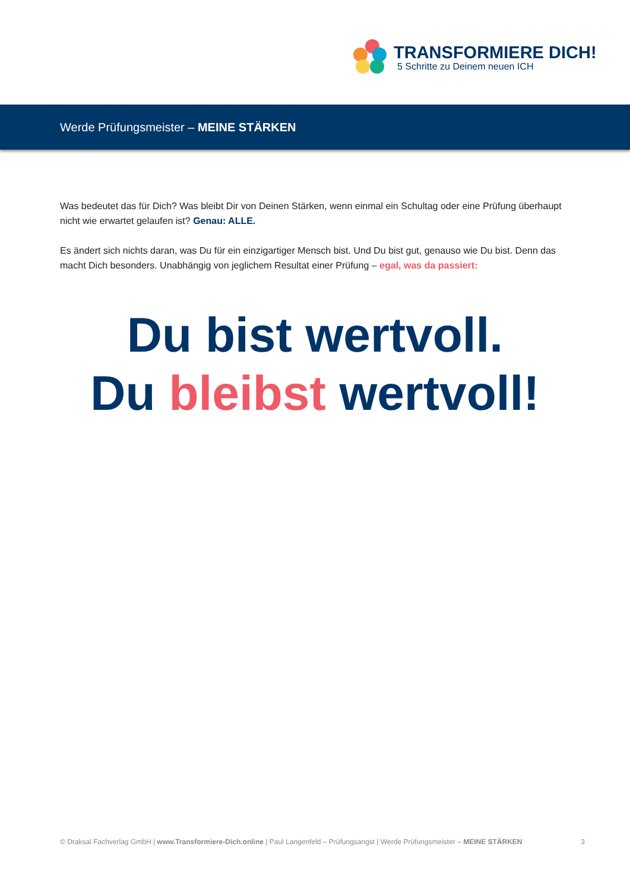TRANSFORMIERE DICH!
5 Schritte zu Deinem neuen ICH
Werde Prüfungsmeister – MEINE STÄRKEN
Was bedeutet das für Dich? Was bleibt Dir von Deinen Stärken, wenn einmal ein Schultag oder eine Prüfung überhaupt nicht wie erwartet gelaufen ist? Genau: ALLE.
Es ändert sich nichts daran, was Du für ein einzigartiger Mensch bist. Und Du bist gut, genauso wie Du bist. Denn das macht Dich besonders. Unabhängig von jeglichem Resultat einer Prüfung – egal, was da passiert:
Du bist wertvoll.
Du bleibst wertvoll!
© Draksal Fachverlag GmbH | www.Transformiere-Dich.online | Paul Langenfeld – Prüfungsangst | Werde Prüfungsmeister – MEINE STÄRKEN 3